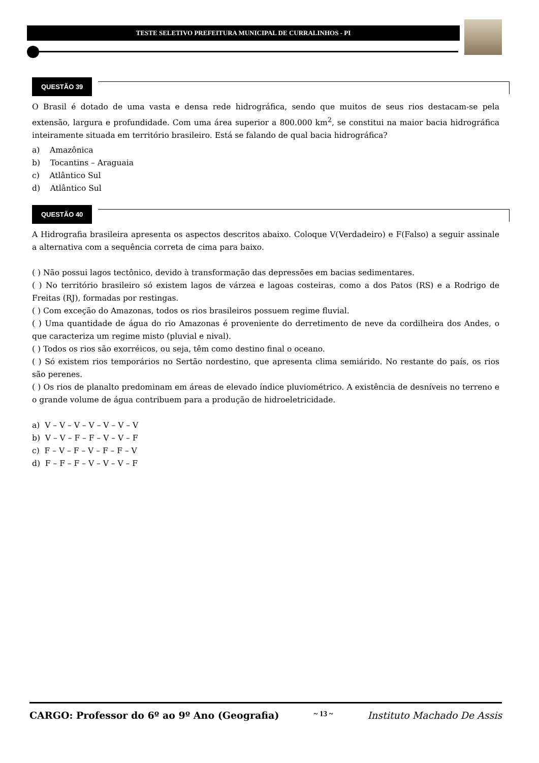TESTE SELETIVO PREFEITURA MUNICIPAL DE CURRALINHOS - PI
QUESTÃO 39
O Brasil é dotado de uma vasta e densa rede hidrográfica, sendo que muitos de seus rios destacam-se pela extensão, largura e profundidade. Com uma área superior a 800.000 km<sup>2</sup>, se constitui na maior bacia hidrográfica inteiramente situada em território brasileiro. Está se falando de qual bacia hidrográfica?
a) Amazônica
b) Tocantins – Araguaia
c) Atlântico Sul
d) Atlântico Sul
QUESTÃO 40
A Hidrografia brasileira apresenta os aspectos descritos abaixo. Coloque V(Verdadeiro) e F(Falso) a seguir assinale a alternativa com a sequência correta de cima para baixo.
( ) Não possui lagos tectônico, devido à transformação das depressões em bacias sedimentares.
( ) No território brasileiro só existem lagos de várzea e lagoas costeiras, como a dos Patos (RS) e a Rodrigo de Freitas (RJ), formadas por restingas.
( ) Com exceção do Amazonas, todos os rios brasileiros possuem regime fluvial.
( ) Uma quantidade de água do rio Amazonas é proveniente do derretimento de neve da cordilheira dos Andes, o que caracteriza um regime misto (pluvial e nival).
( ) Todos os rios são exorréicos, ou seja, têm como destino final o oceano.
( ) Só existem rios temporários no Sertão nordestino, que apresenta clima semiárido. No restante do país, os rios são perenes.
( ) Os rios de planalto predominam em áreas de elevado índice pluviométrico. A existência de desníveis no terreno e o grande volume de água contribuem para a produção de hidroeletricidade.
a) V – V – V – V – V – V – V
b) V – V – F – F – V – V – F
c) F – V – F – V – F – F – V
d) F – F – F – V – V – V – F
CARGO: Professor do 6º ao 9º Ano (Geografia) ~ 13 ~ Instituto Machado De Assis